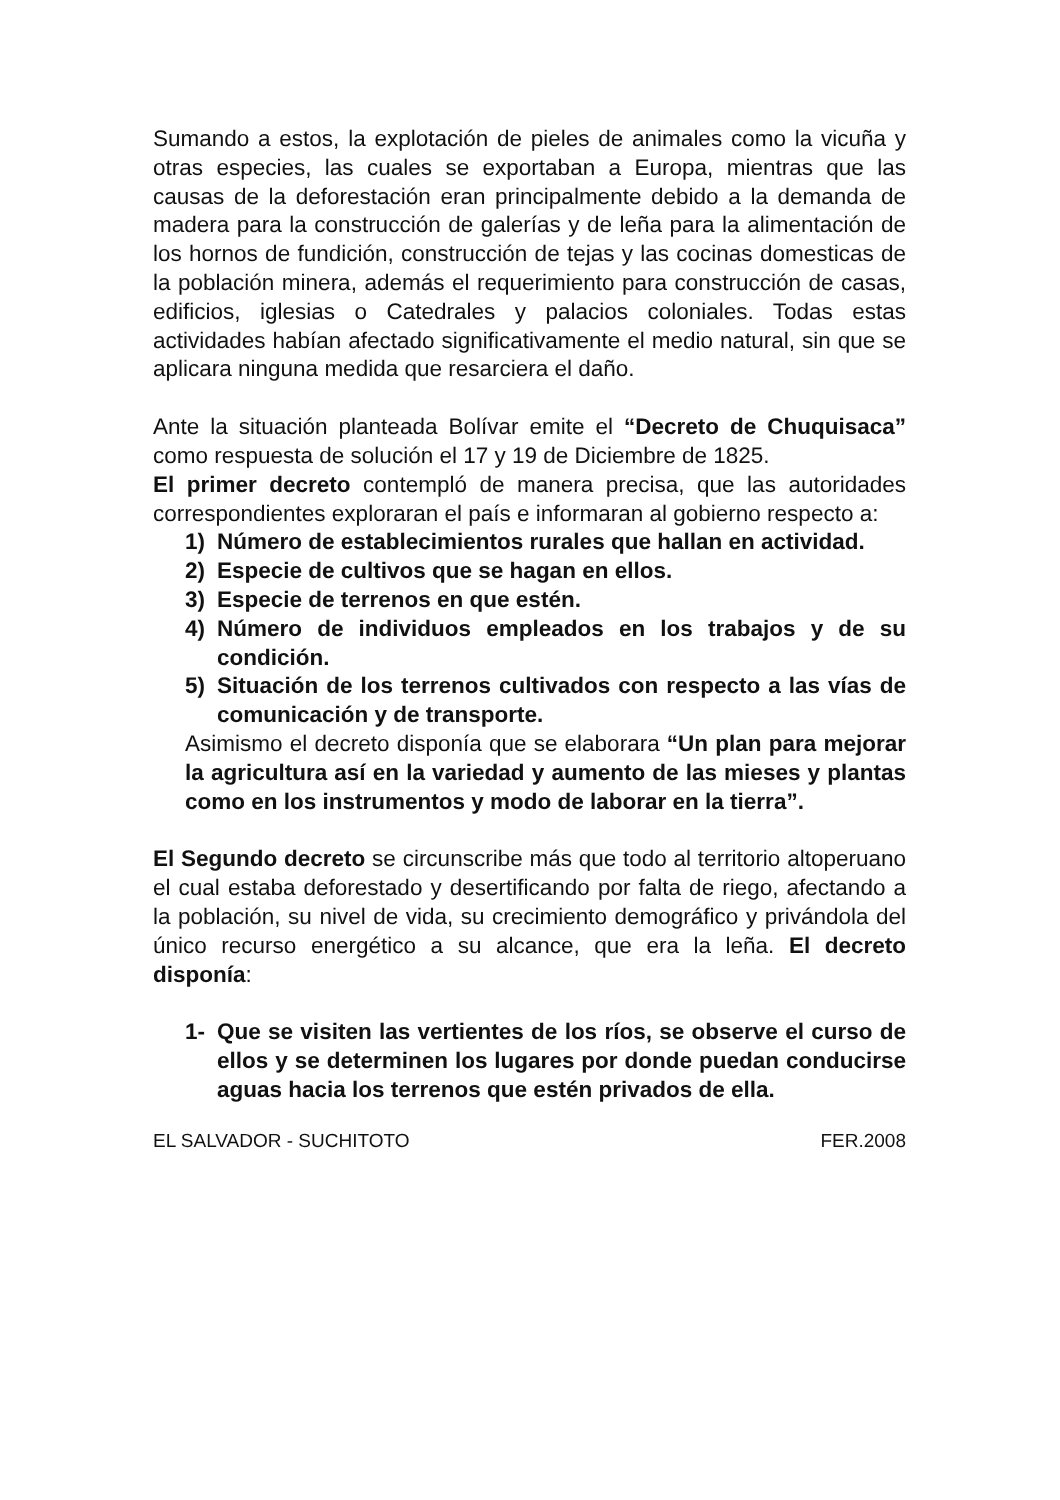Sumando a estos, la explotación de pieles de animales como la vicuña y otras especies, las cuales se exportaban a Europa, mientras que las causas de la deforestación eran principalmente debido a la demanda de madera para la construcción de galerías y de leña para la alimentación de los hornos de fundición, construcción de tejas y las cocinas domesticas de la población minera, además el requerimiento para construcción de casas, edificios, iglesias o Catedrales y palacios coloniales. Todas estas actividades habían afectado significativamente el medio natural, sin que se aplicara ninguna medida que resarciera el daño.
Ante la situación planteada Bolívar emite el “Decreto de Chuquisaca” como respuesta de solución el 17 y 19 de Diciembre de 1825.
El primer decreto contempló de manera precisa, que las autoridades correspondientes exploraran el país e informaran al gobierno respecto a:
1) Número de establecimientos rurales que hallan en actividad.
2) Especie de cultivos que se hagan en ellos.
3) Especie de terrenos en que estén.
4) Número de individuos empleados en los trabajos y de su condición.
5) Situación de los terrenos cultivados con respecto a las vías de comunicación y de transporte.
Asimismo el decreto disponía que se elaborara “Un plan para mejorar la agricultura así en la variedad y aumento de las mieses y plantas como en los instrumentos y modo de laborar en la tierra”.
El Segundo decreto se circunscribe más que todo al territorio altoperuano el cual estaba deforestado y desertificando por falta de riego, afectando a la población, su nivel de vida, su crecimiento demográfico y privándola del único recurso energético a su alcance, que era la leña. El decreto disponía:
1- Que se visiten las vertientes de los ríos, se observe el curso de ellos y se determinen los lugares por donde puedan conducirse aguas hacia los terrenos que estén privados de ella.
EL SALVADOR - SUCHITOTO FER.2008